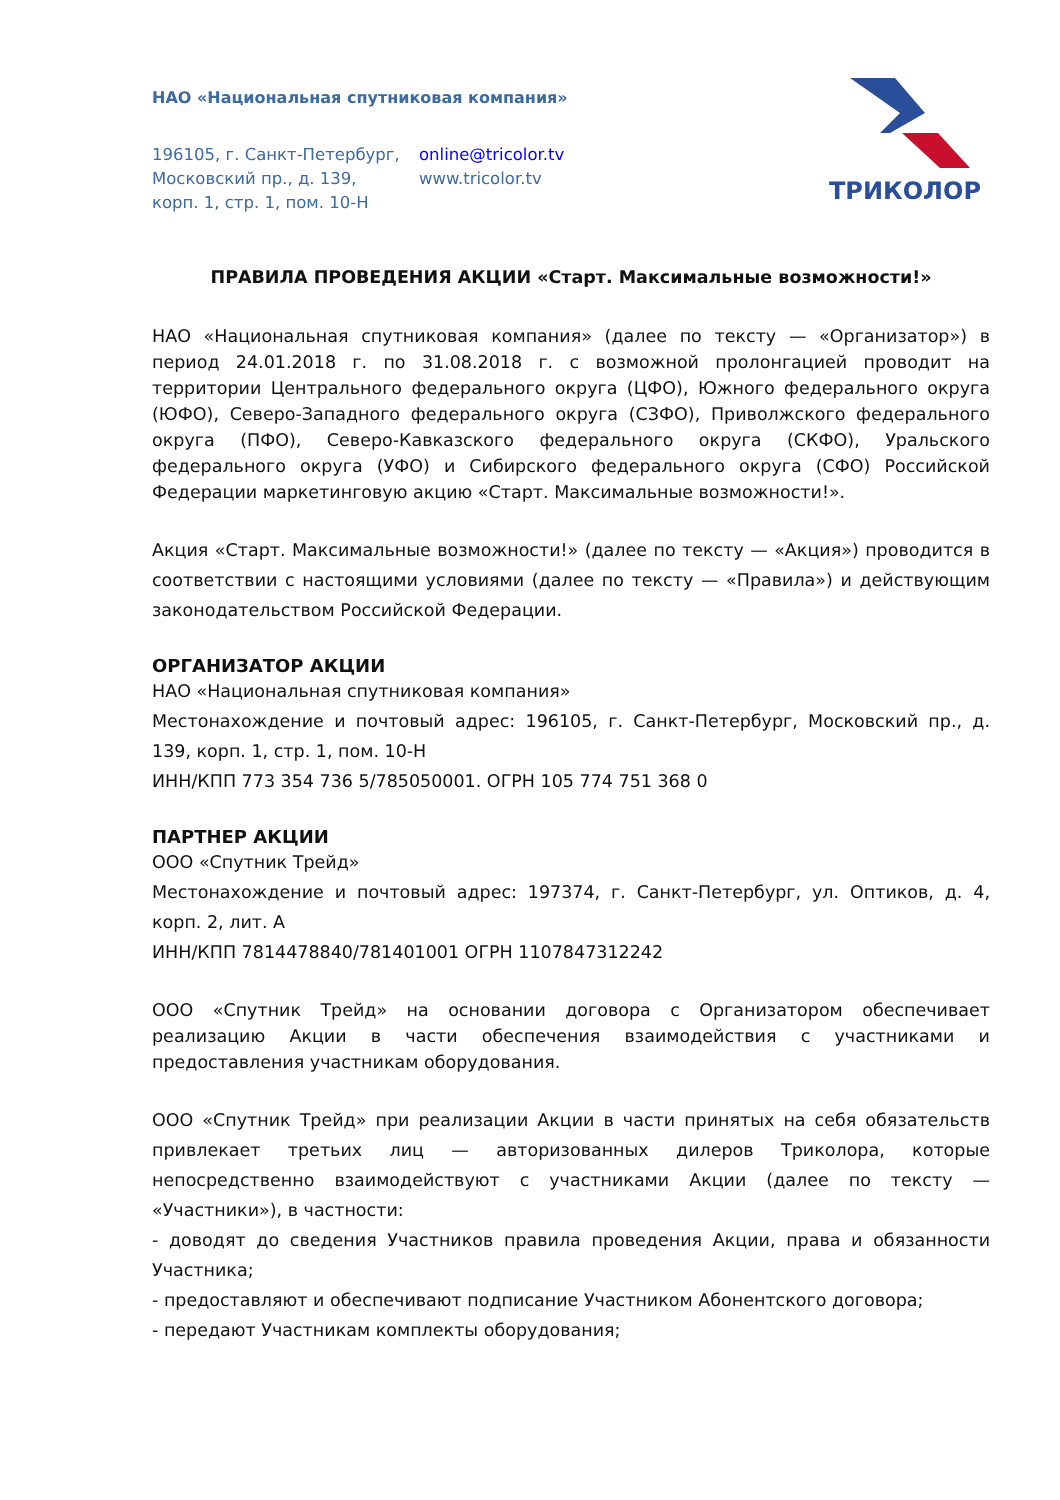НАО «Национальная спутниковая компания»
196105, г. Санкт-Петербург,
Московский пр., д. 139,
корп. 1, стр. 1, пом. 10-Н
online@tricolor.tv
www.tricolor.tv
ТРИКОЛОР
ПРАВИЛА ПРОВЕДЕНИЯ АКЦИИ «Старт. Максимальные возможности!»
НАО «Национальная спутниковая компания» (далее по тексту — «Организатор») в период 24.01.2018 г. по 31.08.2018 г. с возможной пролонгацией проводит на территории Центрального федерального округа (ЦФО), Южного федерального округа (ЮФО), Северо-Западного федерального округа (СЗФО), Приволжского федерального округа (ПФО), Северо-Кавказского федерального округа (СКФО), Уральского федерального округа (УФО) и Сибирского федерального округа (СФО) Российской Федерации маркетинговую акцию «Старт. Максимальные возможности!».
Акция «Старт. Максимальные возможности!» (далее по тексту — «Акция») проводится в соответствии с настоящими условиями (далее по тексту — «Правила») и действующим законодательством Российской Федерации.
ОРГАНИЗАТОР АКЦИИ
НАО «Национальная спутниковая компания»
Местонахождение и почтовый адрес: 196105, г. Санкт-Петербург, Московский пр., д. 139, корп. 1, стр. 1, пом. 10-Н
ИНН/КПП 773 354 736 5/785050001. ОГРН 105 774 751 368 0
ПАРТНЕР АКЦИИ
ООО «Спутник Трейд»
Местонахождение и почтовый адрес: 197374, г. Санкт-Петербург, ул. Оптиков, д. 4, корп. 2, лит. А
ИНН/КПП 7814478840/781401001 ОГРН 1107847312242
ООО «Спутник Трейд» на основании договора с Организатором обеспечивает реализацию Акции в части обеспечения взаимодействия с участниками и предоставления участникам оборудования.
ООО «Спутник Трейд» при реализации Акции в части принятых на себя обязательств привлекает третьих лиц — авторизованных дилеров Триколора, которые непосредственно взаимодействуют с участниками Акции (далее по тексту — «Участники»), в частности:
- доводят до сведения Участников правила проведения Акции, права и обязанности Участника;
- предоставляют и обеспечивают подписание Участником Абонентского договора;
- передают Участникам комплекты оборудования;